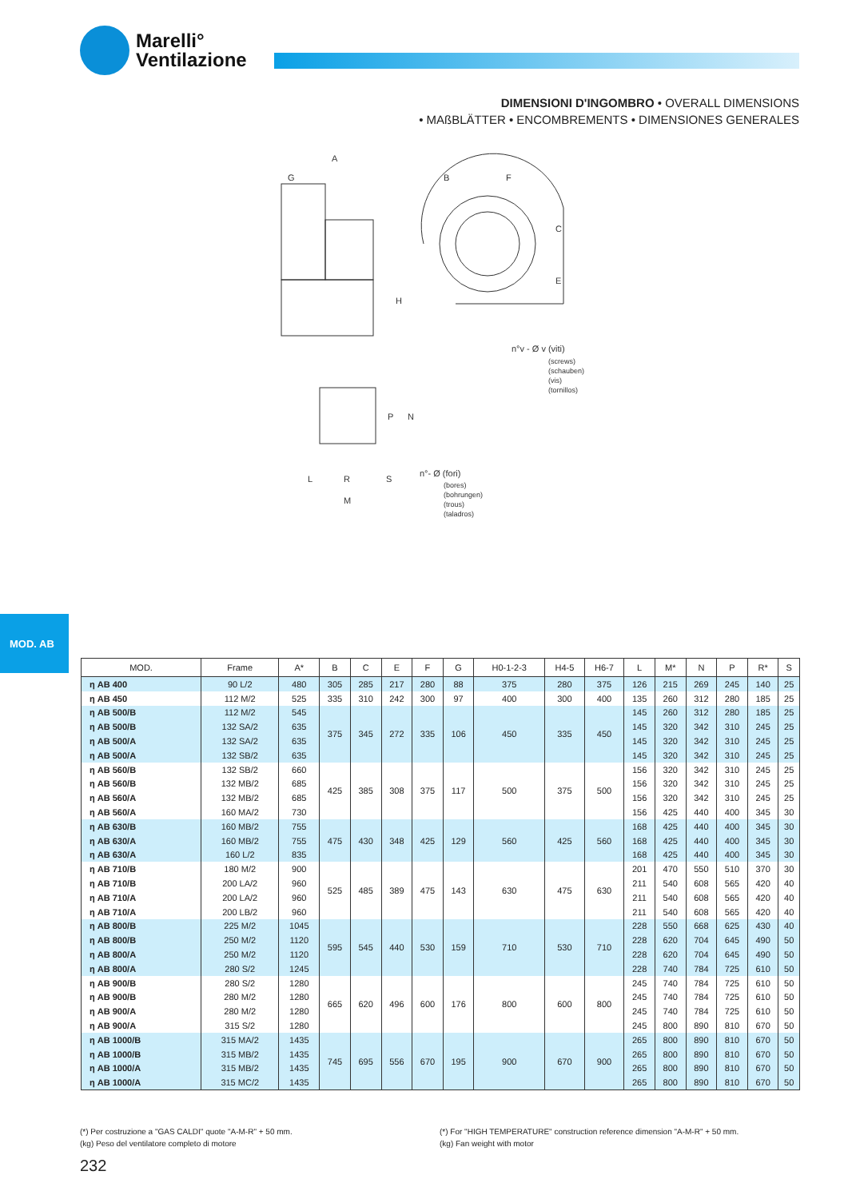Marelli°
Ventilazione
DIMENSIONI D'INGOMBRO • OVERALL DIMENSIONS
• MAßBLÄTTER • ENCOMBREMENTS • DIMENSIONES GENERALES
A
G
B
F
C
E
H
n°v - Ø v (viti)
(screws)
(schauben)
(vis)
(tornillos)
P
N
L
R
S
M
n°- Ø (fori)
(bores)
(bohrungen)
(trous)
(taladros)
MOD. AB
| MOD. | Frame | A* | B | C | E | F | G | H0-1-2-3 | H4-5 | H6-7 | L | M* | N | P | R* | S |
| --- | --- | --- | --- | --- | --- | --- | --- | --- | --- | --- | --- | --- | --- | --- | --- | --- |
| η AB 400 | 90 L/2 | 480 | 305 | 285 | 217 | 280 | 88 | 375 | 280 | 375 | 126 | 215 | 269 | 245 | 140 | 25 |
| η AB 450 | 112 M/2 | 525 | 335 | 310 | 242 | 300 | 97 | 400 | 300 | 400 | 135 | 260 | 312 | 280 | 185 | 25 |
| η AB 500/B | 112 M/2 | 545 | 375 | 345 | 272 | 335 | 106 | 450 | 335 | 450 | 145 | 260 | 312 | 280 | 185 | 25 |
| η AB 500/B | 132 SA/2 | 635 | | | | | | | | | 145 | 320 | 342 | 310 | 245 | 25 |
| η AB 500/A | 132 SA/2 | 635 | | | | | | | | | 145 | 320 | 342 | 310 | 245 | 25 |
| η AB 500/A | 132 SB/2 | 635 | | | | | | | | | 145 | 320 | 342 | 310 | 245 | 25 |
| η AB 560/B | 132 SB/2 | 660 | 425 | 385 | 308 | 375 | 117 | 500 | 375 | 500 | 156 | 320 | 342 | 310 | 245 | 25 |
| η AB 560/B | 132 MB/2 | 685 | | | | | | | | | 156 | 320 | 342 | 310 | 245 | 25 |
| η AB 560/A | 132 MB/2 | 685 | | | | | | | | | 156 | 320 | 342 | 310 | 245 | 25 |
| η AB 560/A | 160 MA/2 | 730 | | | | | | | | | 156 | 425 | 440 | 400 | 345 | 30 |
| η AB 630/B | 160 MB/2 | 755 | 475 | 430 | 348 | 425 | 129 | 560 | 425 | 560 | 168 | 425 | 440 | 400 | 345 | 30 |
| η AB 630/A | 160 MB/2 | 755 | | | | | | | | | 168 | 425 | 440 | 400 | 345 | 30 |
| η AB 630/A | 160 L/2 | 835 | | | | | | | | | 168 | 425 | 440 | 400 | 345 | 30 |
| η AB 710/B | 180 M/2 | 900 | 525 | 485 | 389 | 475 | 143 | 630 | 475 | 630 | 201 | 470 | 550 | 510 | 370 | 30 |
| η AB 710/B | 200 LA/2 | 960 | | | | | | | | | 211 | 540 | 608 | 565 | 420 | 40 |
| η AB 710/A | 200 LA/2 | 960 | | | | | | | | | 211 | 540 | 608 | 565 | 420 | 40 |
| η AB 710/A | 200 LB/2 | 960 | | | | | | | | | 211 | 540 | 608 | 565 | 420 | 40 |
| η AB 800/B | 225 M/2 | 1045 | 595 | 545 | 440 | 530 | 159 | 710 | 530 | 710 | 228 | 550 | 668 | 625 | 430 | 40 |
| η AB 800/B | 250 M/2 | 1120 | | | | | | | | | 228 | 620 | 704 | 645 | 490 | 50 |
| η AB 800/A | 250 M/2 | 1120 | | | | | | | | | 228 | 620 | 704 | 645 | 490 | 50 |
| η AB 800/A | 280 S/2 | 1245 | | | | | | | | | 228 | 740 | 784 | 725 | 610 | 50 |
| η AB 900/B | 280 S/2 | 1280 | 665 | 620 | 496 | 600 | 176 | 800 | 600 | 800 | 245 | 740 | 784 | 725 | 610 | 50 |
| η AB 900/B | 280 M/2 | 1280 | | | | | | | | | 245 | 740 | 784 | 725 | 610 | 50 |
| η AB 900/A | 280 M/2 | 1280 | | | | | | | | | 245 | 740 | 784 | 725 | 610 | 50 |
| η AB 900/A | 315 S/2 | 1280 | | | | | | | | | 245 | 800 | 890 | 810 | 670 | 50 |
| η AB 1000/B | 315 MA/2 | 1435 | 745 | 695 | 556 | 670 | 195 | 900 | 670 | 900 | 265 | 800 | 890 | 810 | 670 | 50 |
| η AB 1000/B | 315 MB/2 | 1435 | | | | | | | | | 265 | 800 | 890 | 810 | 670 | 50 |
| η AB 1000/A | 315 MB/2 | 1435 | | | | | | | | | 265 | 800 | 890 | 810 | 670 | 50 |
| η AB 1000/A | 315 MC/2 | 1435 | | | | | | | | | 265 | 800 | 890 | 810 | 670 | 50 |
(*) Per costruzione a "GAS CALDI" quote "A-M-R" + 50 mm.
(kg) Peso del ventilatore completo di motore
(*) For "HIGH TEMPERATURE" construction reference dimension "A-M-R" + 50 mm.
(kg) Fan weight with motor
232